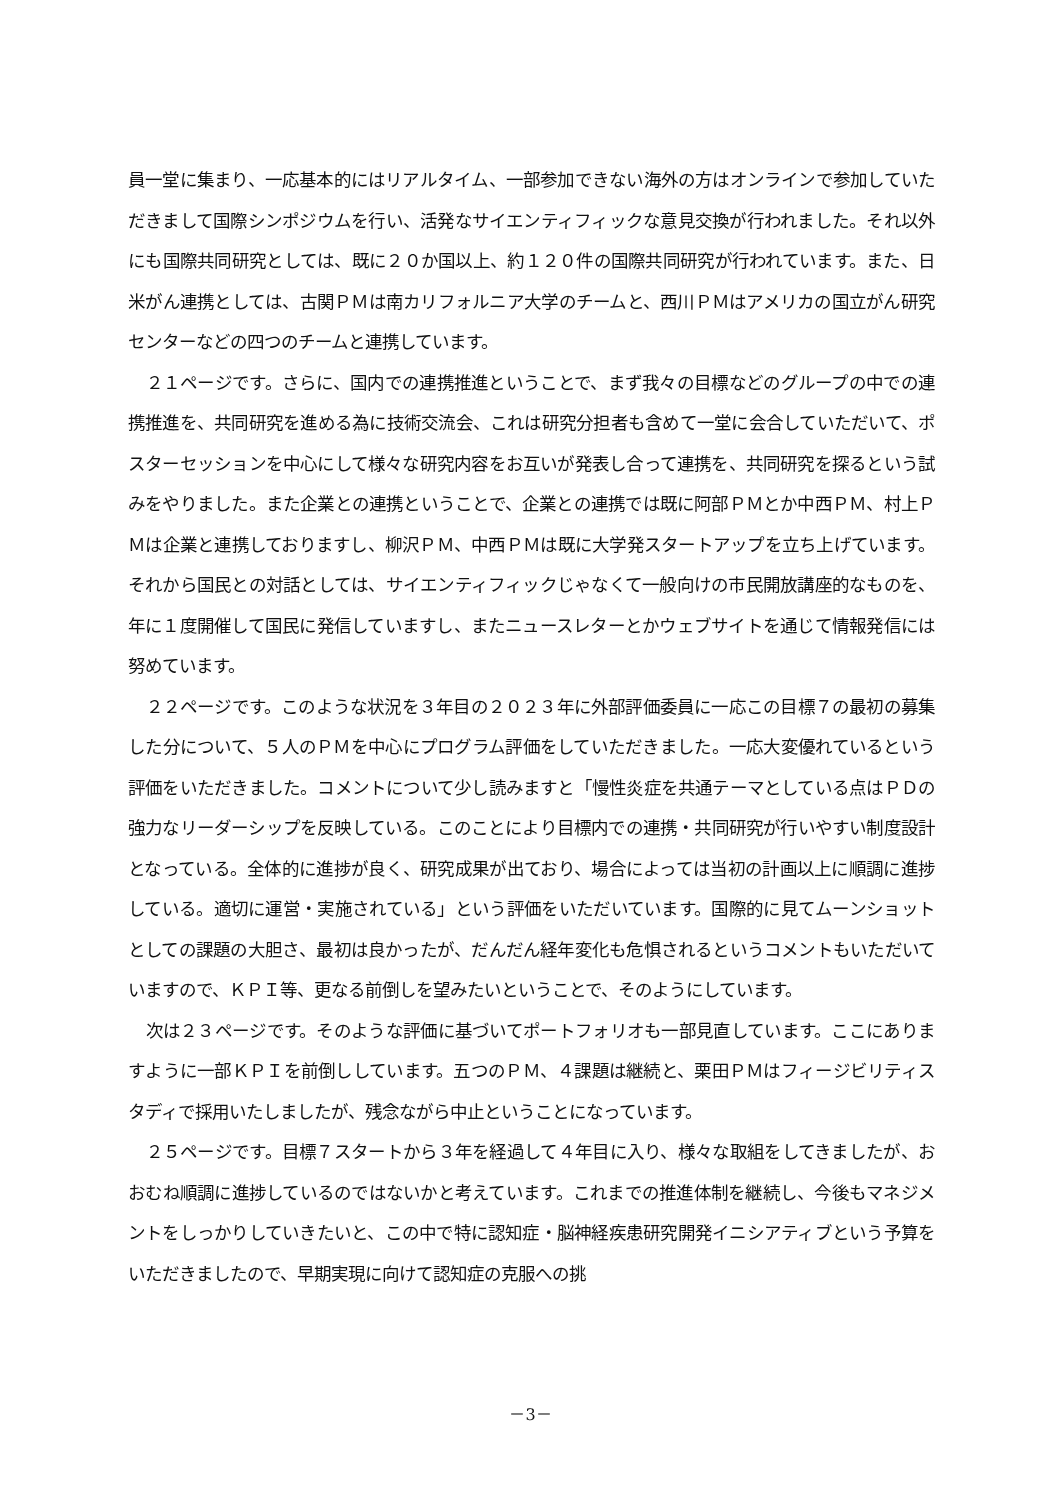員一堂に集まり、一応基本的にはリアルタイム、一部参加できない海外の方はオンラインで参加していただきまして国際シンポジウムを行い、活発なサイエンティフィックな意見交換が行われました。それ以外にも国際共同研究としては、既に２０か国以上、約１２０件の国際共同研究が行われています。また、日米がん連携としては、古関ＰＭは南カリフォルニア大学のチームと、西川ＰＭはアメリカの国立がん研究センターなどの四つのチームと連携しています。
２１ページです。さらに、国内での連携推進ということで、まず我々の目標などのグループの中での連携推進を、共同研究を進める為に技術交流会、これは研究分担者も含めて一堂に会合していただいて、ポスターセッションを中心にして様々な研究内容をお互いが発表し合って連携を、共同研究を探るという試みをやりました。また企業との連携ということで、企業との連携では既に阿部ＰＭとか中西ＰＭ、村上ＰＭは企業と連携しておりますし、柳沢ＰＭ、中西ＰＭは既に大学発スタートアップを立ち上げています。それから国民との対話としては、サイエンティフィックじゃなくて一般向けの市民開放講座的なものを、年に１度開催して国民に発信していますし、またニュースレターとかウェブサイトを通じて情報発信には努めています。
２２ページです。このような状況を３年目の２０２３年に外部評価委員に一応この目標７の最初の募集した分について、５人のＰＭを中心にプログラム評価をしていただきました。一応大変優れているという評価をいただきました。コメントについて少し読みますと「慢性炎症を共通テーマとしている点はＰＤの強力なリーダーシップを反映している。このことにより目標内での連携・共同研究が行いやすい制度設計となっている。全体的に進捗が良く、研究成果が出ており、場合によっては当初の計画以上に順調に進捗している。適切に運営・実施されている」という評価をいただいています。国際的に見てムーンショットとしての課題の大胆さ、最初は良かったが、だんだん経年変化も危惧されるというコメントもいただいていますので、ＫＰＩ等、更なる前倒しを望みたいということで、そのようにしています。
次は２３ページです。そのような評価に基づいてポートフォリオも一部見直しています。ここにありますように一部ＫＰＩを前倒ししています。五つのＰＭ、４課題は継続と、栗田ＰＭはフィージビリティスタディで採用いたしましたが、残念ながら中止ということになっています。
２５ページです。目標７スタートから３年を経過して４年目に入り、様々な取組をしてきましたが、おおむね順調に進捗しているのではないかと考えています。これまでの推進体制を継続し、今後もマネジメントをしっかりしていきたいと、この中で特に認知症・脳神経疾患研究開発イニシアティブという予算をいただきましたので、早期実現に向けて認知症の克服への挑
－3－